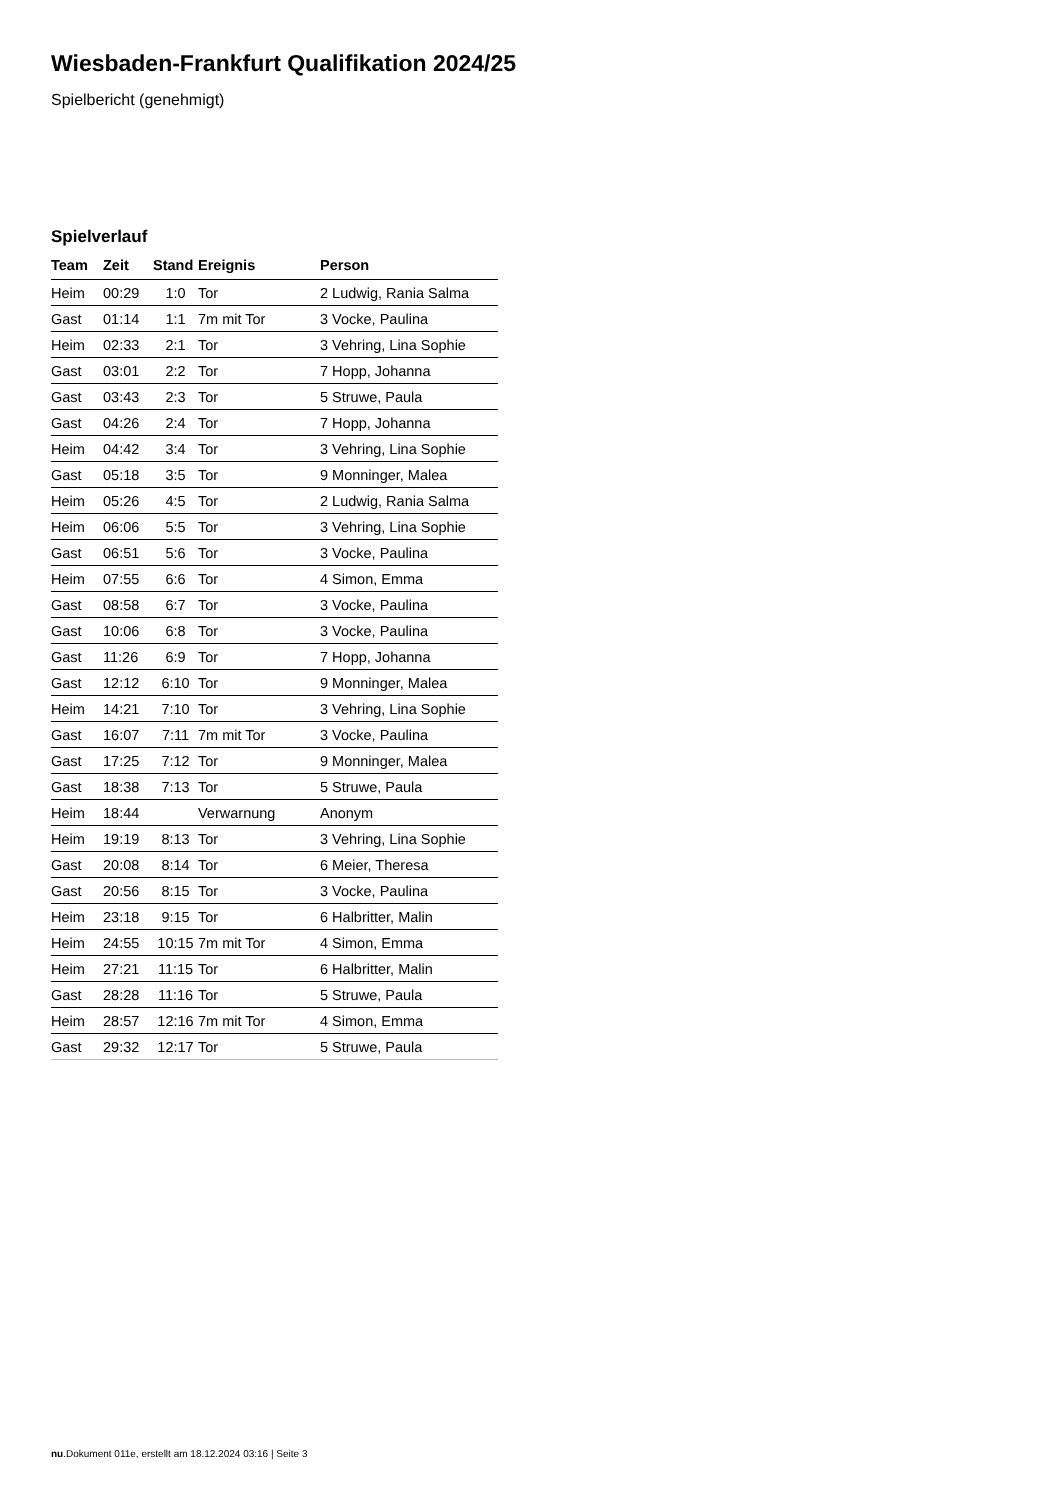Wiesbaden-Frankfurt Qualifikation 2024/25
Spielbericht (genehmigt)
Spielverlauf
| Team | Zeit | Stand | Ereignis | Person |
| --- | --- | --- | --- | --- |
| Heim | 00:29 | 1:0 | Tor | 2 Ludwig, Rania Salma |
| Gast | 01:14 | 1:1 | 7m mit Tor | 3 Vocke, Paulina |
| Heim | 02:33 | 2:1 | Tor | 3 Vehring, Lina Sophie |
| Gast | 03:01 | 2:2 | Tor | 7 Hopp, Johanna |
| Gast | 03:43 | 2:3 | Tor | 5 Struwe, Paula |
| Gast | 04:26 | 2:4 | Tor | 7 Hopp, Johanna |
| Heim | 04:42 | 3:4 | Tor | 3 Vehring, Lina Sophie |
| Gast | 05:18 | 3:5 | Tor | 9 Monninger, Malea |
| Heim | 05:26 | 4:5 | Tor | 2 Ludwig, Rania Salma |
| Heim | 06:06 | 5:5 | Tor | 3 Vehring, Lina Sophie |
| Gast | 06:51 | 5:6 | Tor | 3 Vocke, Paulina |
| Heim | 07:55 | 6:6 | Tor | 4 Simon, Emma |
| Gast | 08:58 | 6:7 | Tor | 3 Vocke, Paulina |
| Gast | 10:06 | 6:8 | Tor | 3 Vocke, Paulina |
| Gast | 11:26 | 6:9 | Tor | 7 Hopp, Johanna |
| Gast | 12:12 | 6:10 | Tor | 9 Monninger, Malea |
| Heim | 14:21 | 7:10 | Tor | 3 Vehring, Lina Sophie |
| Gast | 16:07 | 7:11 | 7m mit Tor | 3 Vocke, Paulina |
| Gast | 17:25 | 7:12 | Tor | 9 Monninger, Malea |
| Gast | 18:38 | 7:13 | Tor | 5 Struwe, Paula |
| Heim | 18:44 | | Verwarnung | Anonym |
| Heim | 19:19 | 8:13 | Tor | 3 Vehring, Lina Sophie |
| Gast | 20:08 | 8:14 | Tor | 6 Meier, Theresa |
| Gast | 20:56 | 8:15 | Tor | 3 Vocke, Paulina |
| Heim | 23:18 | 9:15 | Tor | 6 Halbritter, Malin |
| Heim | 24:55 | 10:15 | 7m mit Tor | 4 Simon, Emma |
| Heim | 27:21 | 11:15 | Tor | 6 Halbritter, Malin |
| Gast | 28:28 | 11:16 | Tor | 5 Struwe, Paula |
| Heim | 28:57 | 12:16 | 7m mit Tor | 4 Simon, Emma |
| Gast | 29:32 | 12:17 | Tor | 5 Struwe, Paula |
nu.Dokument 011e, erstellt am 18.12.2024 03:16 | Seite 3